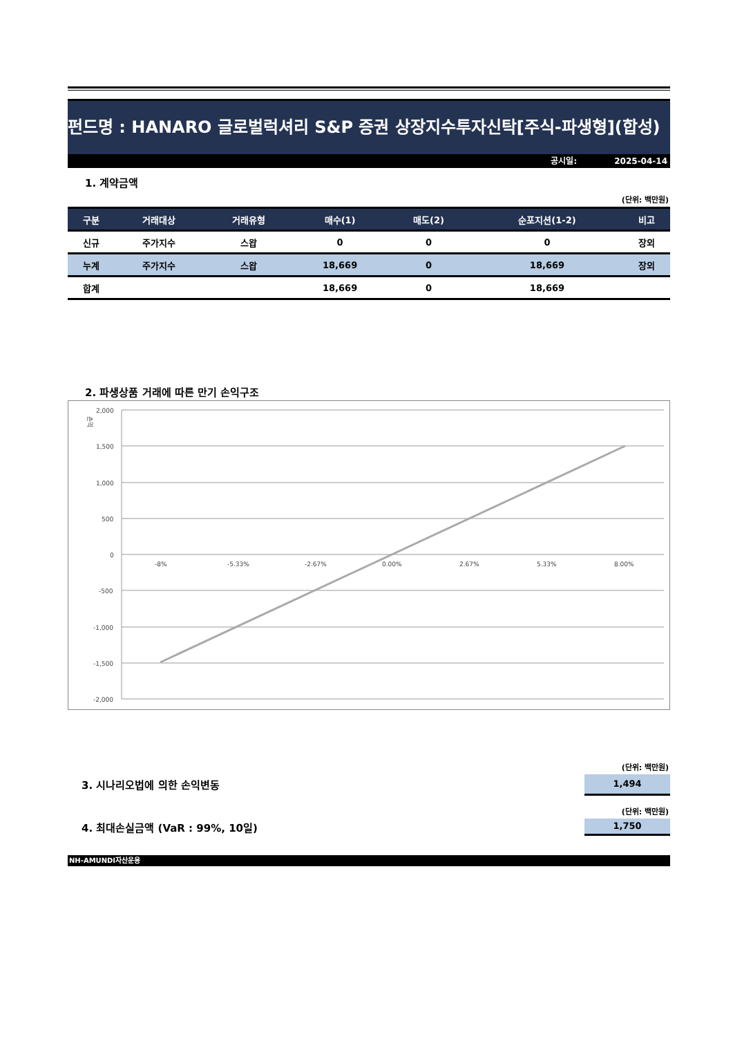펀드명 : HANARO 글로벌럭셔리 S&P 증권 상장지수투자신탁[주식-파생형](합성)
공시일: 2025-04-14
1. 계약금액
(단위: 백만원)
| 구분 | 거래대상 | 거래유형 | 매수(1) | 매도(2) | 순포지션(1-2) | 비고 |
| --- | --- | --- | --- | --- | --- | --- |
| 신규 | 주가지수 | 스왑 | 0 | 0 | 0 | 장외 |
| 누계 | 주가지수 | 스왑 | 18,669 | 0 | 18,669 | 장외 |
| 합계 | | | 18,669 | 0 | 18,669 | |
2. 파생상품 거래에 따른 만기 손익구조
손익
2,000
1,500
1,000
500
0
-500
-1,000
-1,500
-2,000
-8%
-5.33%
-2.67%
0.00%
2.67%
5.33%
8.00%
(단위: 백만원)
3. 시나리오법에 의한 손익변동
1,494
(단위: 백만원)
4. 최대손실금액 (VaR : 99%, 10일)
1,750
NH-AMUNDI자산운용